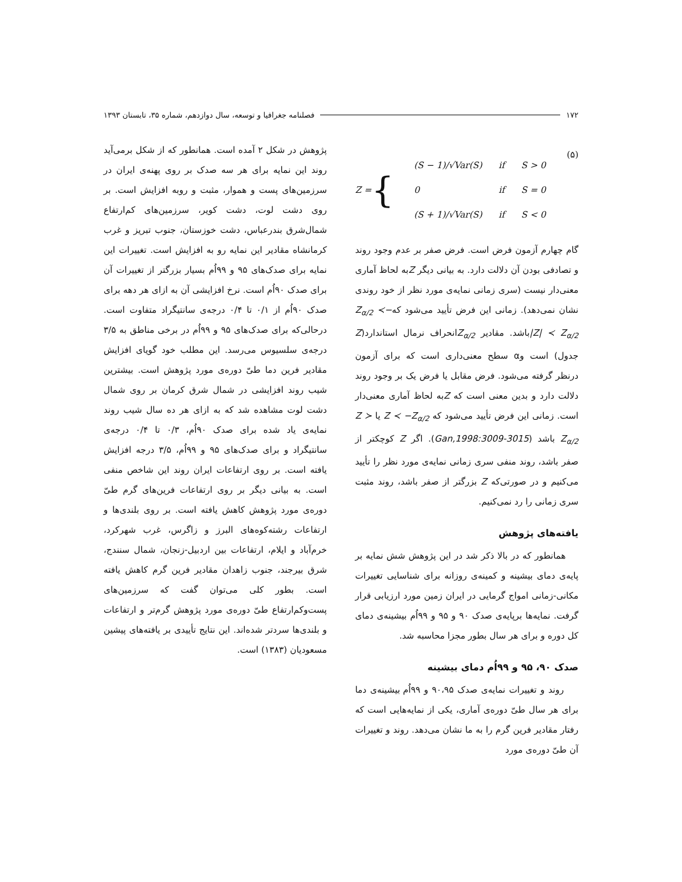۱۷۲ فصلنامه جغرافیا و توسعه، سال دوازدهم، شماره ۳۵، تابستان ۱۳۹۳
Z = {
| (S − 1)/√Var(S) | if | S > 0 |
| 0 | if | S = 0 |
| (S + 1)/√Var(S) | if | S < 0 |
(۵)
گام چهارم آزمون فرض است. فرض صفر بر عدم وجود روند و تصادفی بودن آن دلالت دارد. به بیانی دیگر Zبه لحاظ آماری معنی‌دار نیست (سری زمانی نمایه‌ی مورد نظر از خود روندی نشان نمی‌دهد). زمانی این فرض تأیید می‌شود که−Z<sub>α/2</sub> ≺ |Z| ≺ Z<sub>α/2</sub>باشد. مقادیر Z<sub>α/2</sub>انحراف نرمال استاندارد(Z جدول) است وα سطح معنی‌داری است که برای آزمون درنظر گرفته می‌شود. فرض مقابل یا فرض یک بر وجود روند دلالت دارد و بدین معنی است که Zبه لحاظ آماری معنی‌دار است. زمانی این فرض تأیید می‌شود که Z ≺ −Z<sub>α/2</sub> یا Z ≻ Z<sub>α/2</sub> باشد (Gan,1998:3009-3015). اگر Z کوچکتر از صفر باشد، روند منفی سری زمانی نمایه‌ی مورد نظر را تأیید می‌کنیم و در صورتی‌که Z بزرگتر از صفر باشد، روند مثبت سری زمانی را رد نمی‌کنیم.
یافته‌های پژوهش
همانطور که در بالا ذکر شد در این پژوهش شش نمایه بر پایه‌ی دمای بیشینه و کمینه‌ی روزانه برای شناسایی تغییرات مکانی-زمانی امواج گرمایی در ایران زمین مورد ارزیابی قرار گرفت. نمایه‌ها برپایه‌ی صدک ۹۰ و ۹۵ و ۹۹اُم بیشینه‌ی دمای کل دوره و برای هر سال بطور مجزا محاسبه شد.
صدک ۹۰، ۹۵ و ۹۹اُم دمای بیشینه
روند و تغییرات نمایه‌ی صدک ۹۰،۹۵ و ۹۹اُم بیشینه‌ی دما برای هر سال طیّ دوره‌ی آماری، یکی از نمایه‌هایی است که رفتار مقادیر فرین گرم را به ما نشان می‌دهد. روند و تغییرات آن طیّ دوره‌ی مورد
پژوهش در شکل ۲ آمده است. همانطور که از شکل برمی‌آید روند این نمایه برای هر سه صدک بر روی پهنه‌ی ایران در سرزمین‌های پست و هموار، مثبت و روبه افزایش است. بر روی دشت لوت، دشت کویر، سرزمین‌های کم‌ارتفاع شمال‌شرق بندرعباس، دشت خوزستان، جنوب تبریز و غرب کرمانشاه مقادیر این نمایه رو به افزایش است. تغییرات این نمایه برای صدک‌های ۹۵ و ۹۹اُم بسیار بزرگتر از تغییرات آن برای صدک ۹۰اُم است. نرخ افزایشی آن به ازای هر دهه برای صدک ۹۰اُم از ۰/۱ تا ۰/۴ درجه‌ی سانتیگراد متفاوت است. درحالی‌که برای صدک‌های ۹۵ و ۹۹اُم در برخی مناطق به ۳/۵ درجه‌ی سلسیوس می‌رسد. این مطلب خود گویای افزایش مقادیر فرین دما طیّ دوره‌ی مورد پژوهش است. بیشترین شیب روند افزایشی در شمال شرق کرمان بر روی شمال دشت لوت مشاهده شد که به ازای هر ده سال شیب روند نمایه‌ی یاد شده برای صدک ۹۰اُم، ۰/۳ تا ۰/۴ درجه‌ی سانتیگراد و برای صدک‌های ۹۵ و ۹۹اُم، ۳/۵ درجه افزایش یافته است. بر روی ارتفاعات ایران روند این شاخص منفی است. به بیانی دیگر بر روی ارتفاعات فرین‌های گرم طیّ دوره‌ی مورد پژوهش کاهش یافته است. بر روی بلندی‌ها و ارتفاعات رشته‌کوه‌های البرز و زاگرس، غرب شهرکرد، خرم‌آباد و ایلام، ارتفاعات بین اردبیل-زنجان، شمال سنندج، شرق بیرجند، جنوب زاهدان مقادیر فرین گرم کاهش یافته است. بطور کلی می‌توان گفت که سرزمین‌های پست‌وکم‌ارتفاع طیّ دوره‌ی مورد پژوهش گرم‌تر و ارتفاعات و بلندی‌ها سردتر شده‌اند. این نتایج تأییدی بر یافته‌های پیشین مسعودیان (۱۳۸۳) است.